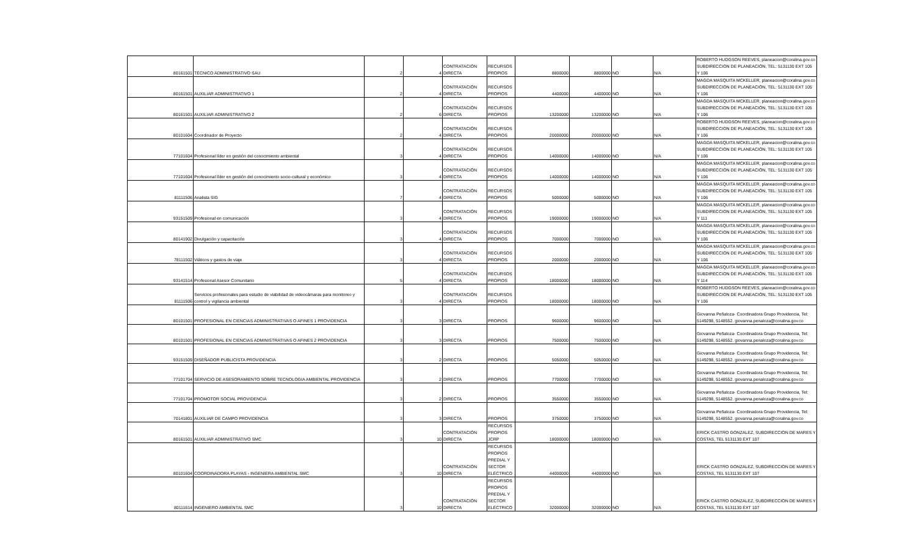| 80161501 | TÉCNICO ADMINISTRATIVO SAU | 2 | 4 | CONTRATACIÓN DIRECTA | RECURSOS PROPIOS | 8800000 | 8800000 | NO | N/A | ROBERTO HUDGSON REEVES, planeacion@coralina.gov.co SUBDIRECCION DE PLANEACIÓN, TEL: 5131130 EXT 105 Y 106 |
| 80161501 | AUXILIAR ADMINISTRATIVO 1 | 2 | 4 | CONTRATACIÓN DIRECTA | RECURSOS PROPIOS | 4400000 | 4400000 | NO | N/A | MAGDA MASQUITA MCKELLER, planeacion@coralina.gov.co SUBDIRECCION DE PLANEACIÓN, TEL: 5131130 EXT 105 Y 106 |
| 80161501 | AUXILIAR ADMINISTRATIVO 2 | 2 | 6 | CONTRATACIÓN DIRECTA | RECURSOS PROPIOS | 13200000 | 13200000 | NO | N/A | MAGDA MASQUITA MCKELLER, planeacion@coralina.gov.co SUBDIRECCION DE PLANEACIÓN, TEL: 5131130 EXT 105 Y 106 |
| 80101604 | Coordinador de Proyecto | 2 | 4 | CONTRATACIÓN DIRECTA | RECURSOS PROPIOS | 20000000 | 20000000 | NO | N/A | ROBERTO HUDGSON REEVES, planeacion@coralina.gov.co SUBDIRECCION DE PLANEACIÓN, TEL: 5131130 EXT 105 Y 106 |
| 77101604 | Profesional líder en gestión del conocimiento ambiental | 3 | 4 | CONTRATACIÓN DIRECTA | RECURSOS PROPIOS | 14000000 | 14000000 | NO | N/A | MAGDA MASQUITA MCKELLER, planeacion@coralina.gov.co SUBDIRECCION DE PLANEACIÓN, TEL: 5131130 EXT 105 Y 106 |
| 77101604 | Profesional líder en gestión del conocimiento socio-cultural y económico | 3 | 4 | CONTRATACIÓN DIRECTA | RECURSOS PROPIOS | 14000000 | 14000000 | NO | N/A | MAGDA MASQUITA MCKELLER, planeacion@coralina.gov.co SUBDIRECCION DE PLANEACIÓN, TEL: 5131130 EXT 105 Y 106 |
| 81111506 | Analista SIG | 7 | 4 | CONTRATACIÓN DIRECTA | RECURSOS PROPIOS | 5000000 | 5000000 | NO | N/A | MAGDA MASQUITA MCKELLER, planeacion@coralina.gov.co SUBDIRECCION DE PLANEACIÓN, TEL: 5131130 EXT 105 Y 106 |
| 93151509 | Profesional en comunicación | 3 | 4 | CONTRATACIÓN DIRECTA | RECURSOS PROPIOS | 19000000 | 19000000 | NO | N/A | MAGDA MASQUITA MCKELLER, planeacion@coralina.gov.co SUBDIRECCION DE PLANEACIÓN, TEL: 5131130 EXT 105 Y 111 |
| 80141902 | Divulgación y capacitación | 3 | 4 | CONTRATACIÓN DIRECTA | RECURSOS PROPIOS | 7000000 | 7000000 | NO | N/A | MAGDA MASQUITA MCKELLER, planeacion@coralina.gov.co SUBDIRECCION DE PLANEACIÓN, TEL: 5131130 EXT 105 Y 106 |
| 78111502 | Viáticos y gastos de viaje | 3 | 4 | CONTRATACIÓN DIRECTA | RECURSOS PROPIOS | 2000000 | 2000000 | NO | N/A | MAGDA MASQUITA MCKELLER, planeacion@coralina.gov.co SUBDIRECCION DE PLANEACIÓN, TEL: 5131130 EXT 105 Y 106 |
| 93141514 | Profesional Asesor Comunitario | 5 | 4 | CONTRATACIÓN DIRECTA | RECURSOS PROPIOS | 18000000 | 18000000 | NO | N/A | MAGDA MASQUITA MCKELLER, planeacion@coralina.gov.co SUBDIRECCION DE PLANEACIÓN, TEL: 5131130 EXT 105 Y 114 |
| 81111506 | Servicios profesionales para estudio de viabilidad de videocámaras para monitoreo y control y vigilancia ambiental | 3 | 4 | CONTRATACIÓN DIRECTA | RECURSOS PROPIOS | 18000000 | 18000000 | NO | N/A | ROBERTO HUDGSON REEVES, planeacion@coralina.gov.co SUBDIRECCION DE PLANEACIÓN, TEL: 5131130 EXT 105 Y 106 |
| 80101501 | PROFESIONAL EN CIENCIAS ADMINISTRATIVAS O AFINES 1 PROVIDENCIA | 3 | 3 | DIRECTA | PROPIOS | 9600000 | 9600000 | NO | N/A | Giovanna Peñaloza- Coordinadora Grupo Providencia, Tel: 5149298, 5148552. giovanna.penaloza@coralina.gov.co |
| 80101501 | PROFESIONAL EN CIENCIAS ADMINISTRATIVAS O AFINES 2 PROVIDENCIA | 3 | 3 | DIRECTA | PROPIOS | 7500000 | 7500000 | NO | N/A | Giovanna Peñaloza- Coordinadora Grupo Providencia, Tel: 5149298, 5148552. giovanna.penaloza@coralina.gov.co |
| 93151509 | DISEÑADOR PUBLICISTA PROVIDENCIA | 3 | 2 | DIRECTA | PROPIOS | 5050000 | 5050000 | NO | N/A | Giovanna Peñaloza- Coordinadora Grupo Providencia, Tel: 5149298, 5148552. giovanna.penaloza@coralina.gov.co |
| 77101704 | SERVICIO DE ASESORAMIENTO SOBRE TECNOLOGIA AMBIENTAL PROVIDENCIA | 3 | 2 | DIRECTA | PROPIOS | 7700000 | 7700000 | NO | N/A | Giovanna Peñaloza- Coordinadora Grupo Providencia, Tel: 5149298, 5148552. giovanna.penaloza@coralina.gov.co |
| 77101704 | PROMOTOR SOCIAL PROVIDENCIA | 3 | 2 | DIRECTA | PROPIOS | 3550000 | 3550000 | NO | N/A | Giovanna Peñaloza- Coordinadora Grupo Providencia, Tel: 5149298, 5148552. giovanna.penaloza@coralina.gov.co |
| 70141801 | AUXILIAR DE CAMPO PROVIDENCIA | 3 | 3 | DIRECTA | PROPIOS | 3750000 | 3750000 | NO | N/A | Giovanna Peñaloza- Coordinadora Grupo Providencia, Tel: 5149298, 5148552. giovanna.penaloza@coralina.gov.co |
| 80161501 | AUXILIAR ADMINISTRATIVO SMC | 3 | 10 | CONTRATACIÓN DIRECTA | RECURSOS PROPIOS JCRP | 18000000 | 18000000 | NO | N/A | ERICK CASTRO GONZALEZ, SUBDIRECCION DE MARES Y COSTAS, TEL 5131130 EXT 107 |
| 80101604 | COORDINADORA PLAYAS - INGENIERA AMBIENTAL SMC | 3 | 10 | CONTRATACIÓN DIRECTA | RECURSOS PROPIOS PREDIAL Y SECTOR ELÉCTRICO | 44000000 | 44000000 | NO | N/A | ERICK CASTRO GONZALEZ, SUBDIRECCION DE MARES Y COSTAS, TEL 5131130 EXT 107 |
| 80111614 | INGENIERO AMBIENTAL SMC | 3 | 10 | CONTRATACIÓN DIRECTA | RECURSOS PROPIOS PREDIAL Y SECTOR ELÉCTRICO | 32000000 | 32000000 | NO | N/A | ERICK CASTRO GONZALEZ, SUBDIRECCION DE MARES Y COSTAS, TEL 5131130 EXT 107 |